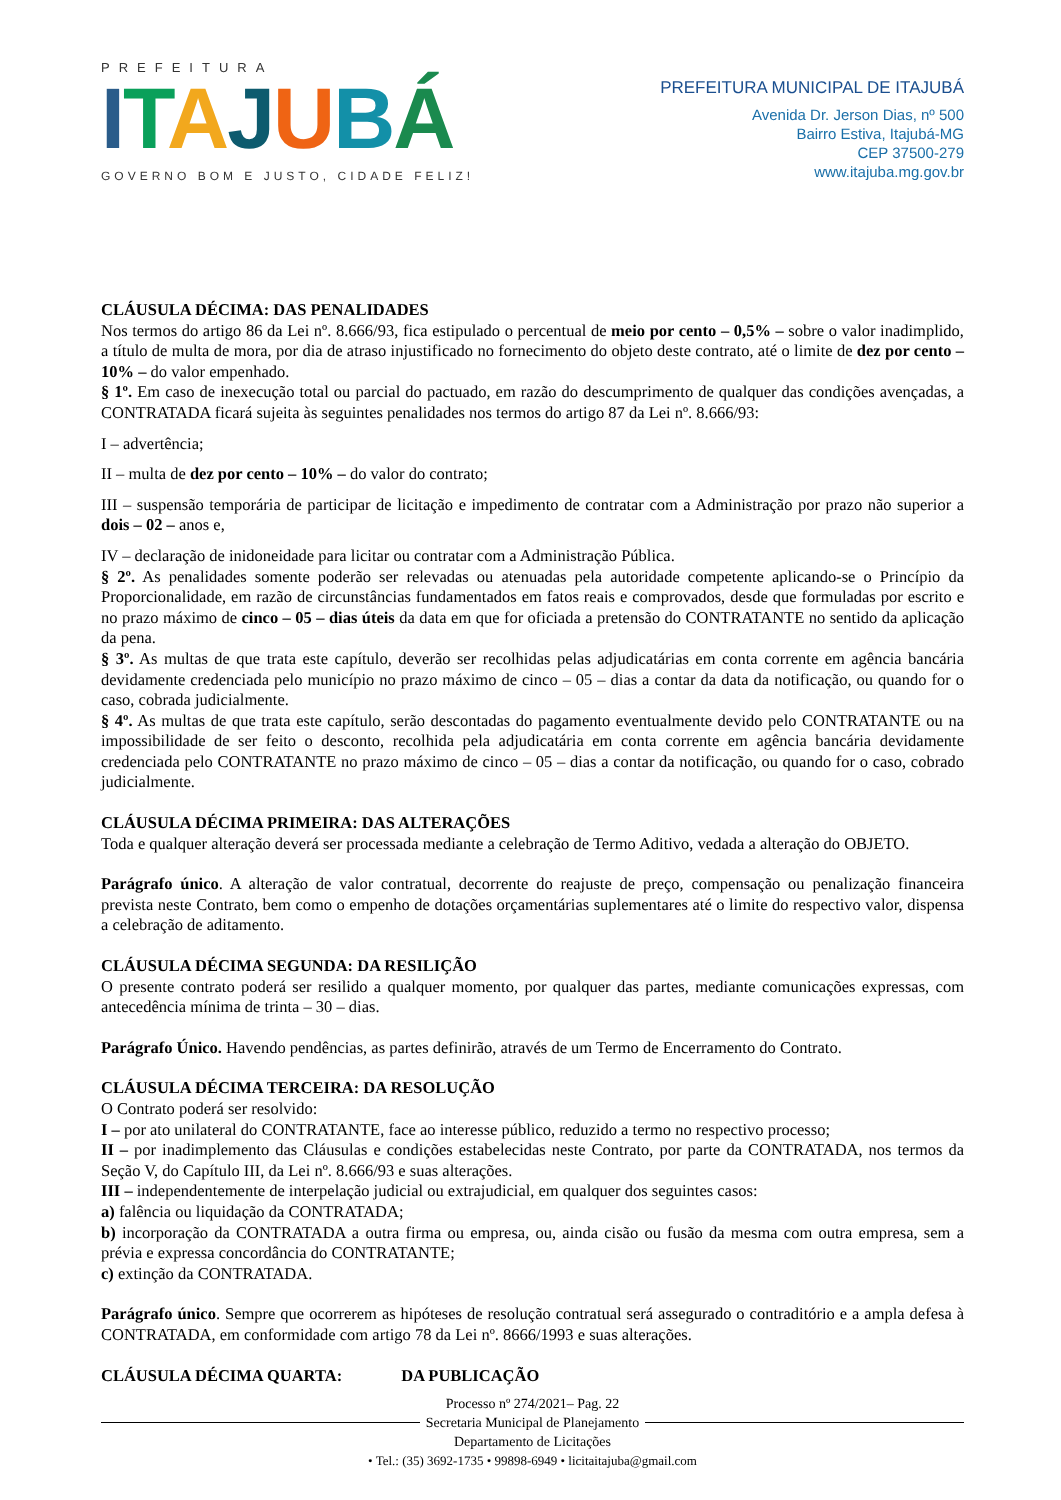PREFEITURA
ITAJUBÁ
GOVERNO BOM E JUSTO, CIDADE FELIZ!
PREFEITURA MUNICIPAL DE ITAJUBÁ
Avenida Dr. Jerson Dias, nº 500
Bairro Estiva, Itajubá-MG
CEP 37500-279
www.itajuba.mg.gov.br
CLÁUSULA DÉCIMA: DAS PENALIDADES
Nos termos do artigo 86 da Lei nº. 8.666/93, fica estipulado o percentual de meio por cento – 0,5% – sobre o valor inadimplido, a título de multa de mora, por dia de atraso injustificado no fornecimento do objeto deste contrato, até o limite de dez por cento – 10% – do valor empenhado.
§ 1º. Em caso de inexecução total ou parcial do pactuado, em razão do descumprimento de qualquer das condições avençadas, a CONTRATADA ficará sujeita às seguintes penalidades nos termos do artigo 87 da Lei nº. 8.666/93:
I – advertência;
II – multa de dez por cento – 10% – do valor do contrato;
III – suspensão temporária de participar de licitação e impedimento de contratar com a Administração por prazo não superior a dois – 02 – anos e,
IV – declaração de inidoneidade para licitar ou contratar com a Administração Pública.
§ 2º. As penalidades somente poderão ser relevadas ou atenuadas pela autoridade competente aplicando-se o Princípio da Proporcionalidade, em razão de circunstâncias fundamentados em fatos reais e comprovados, desde que formuladas por escrito e no prazo máximo de cinco – 05 – dias úteis da data em que for oficiada a pretensão do CONTRATANTE no sentido da aplicação da pena.
§ 3º. As multas de que trata este capítulo, deverão ser recolhidas pelas adjudicatárias em conta corrente em agência bancária devidamente credenciada pelo município no prazo máximo de cinco – 05 – dias a contar da data da notificação, ou quando for o caso, cobrada judicialmente.
§ 4º. As multas de que trata este capítulo, serão descontadas do pagamento eventualmente devido pelo CONTRATANTE ou na impossibilidade de ser feito o desconto, recolhida pela adjudicatária em conta corrente em agência bancária devidamente credenciada pelo CONTRATANTE no prazo máximo de cinco – 05 – dias a contar da notificação, ou quando for o caso, cobrado judicialmente.
CLÁUSULA DÉCIMA PRIMEIRA: DAS ALTERAÇÕES
Toda e qualquer alteração deverá ser processada mediante a celebração de Termo Aditivo, vedada a alteração do OBJETO.
Parágrafo único. A alteração de valor contratual, decorrente do reajuste de preço, compensação ou penalização financeira prevista neste Contrato, bem como o empenho de dotações orçamentárias suplementares até o limite do respectivo valor, dispensa a celebração de aditamento.
CLÁUSULA DÉCIMA SEGUNDA: DA RESILIÇÃO
O presente contrato poderá ser resilido a qualquer momento, por qualquer das partes, mediante comunicações expressas, com antecedência mínima de trinta – 30 – dias.
Parágrafo Único. Havendo pendências, as partes definirão, através de um Termo de Encerramento do Contrato.
CLÁUSULA DÉCIMA TERCEIRA: DA RESOLUÇÃO
O Contrato poderá ser resolvido:
I – por ato unilateral do CONTRATANTE, face ao interesse público, reduzido a termo no respectivo processo;
II – por inadimplemento das Cláusulas e condições estabelecidas neste Contrato, por parte da CONTRATADA, nos termos da Seção V, do Capítulo III, da Lei nº. 8.666/93 e suas alterações.
III – independentemente de interpelação judicial ou extrajudicial, em qualquer dos seguintes casos:
a) falência ou liquidação da CONTRATADA;
b) incorporação da CONTRATADA a outra firma ou empresa, ou, ainda cisão ou fusão da mesma com outra empresa, sem a prévia e expressa concordância do CONTRATANTE;
c) extinção da CONTRATADA.
Parágrafo único. Sempre que ocorrerem as hipóteses de resolução contratual será assegurado o contraditório e a ampla defesa à CONTRATADA, em conformidade com artigo 78 da Lei nº. 8666/1993 e suas alterações.
CLÁUSULA DÉCIMA QUARTA: DA PUBLICAÇÃO
Processo nº 274/2021– Pag. 22
Secretaria Municipal de Planejamento
Departamento de Licitações
• Tel.: (35) 3692-1735 • 99898-6949 • licitaitajuba@gmail.com